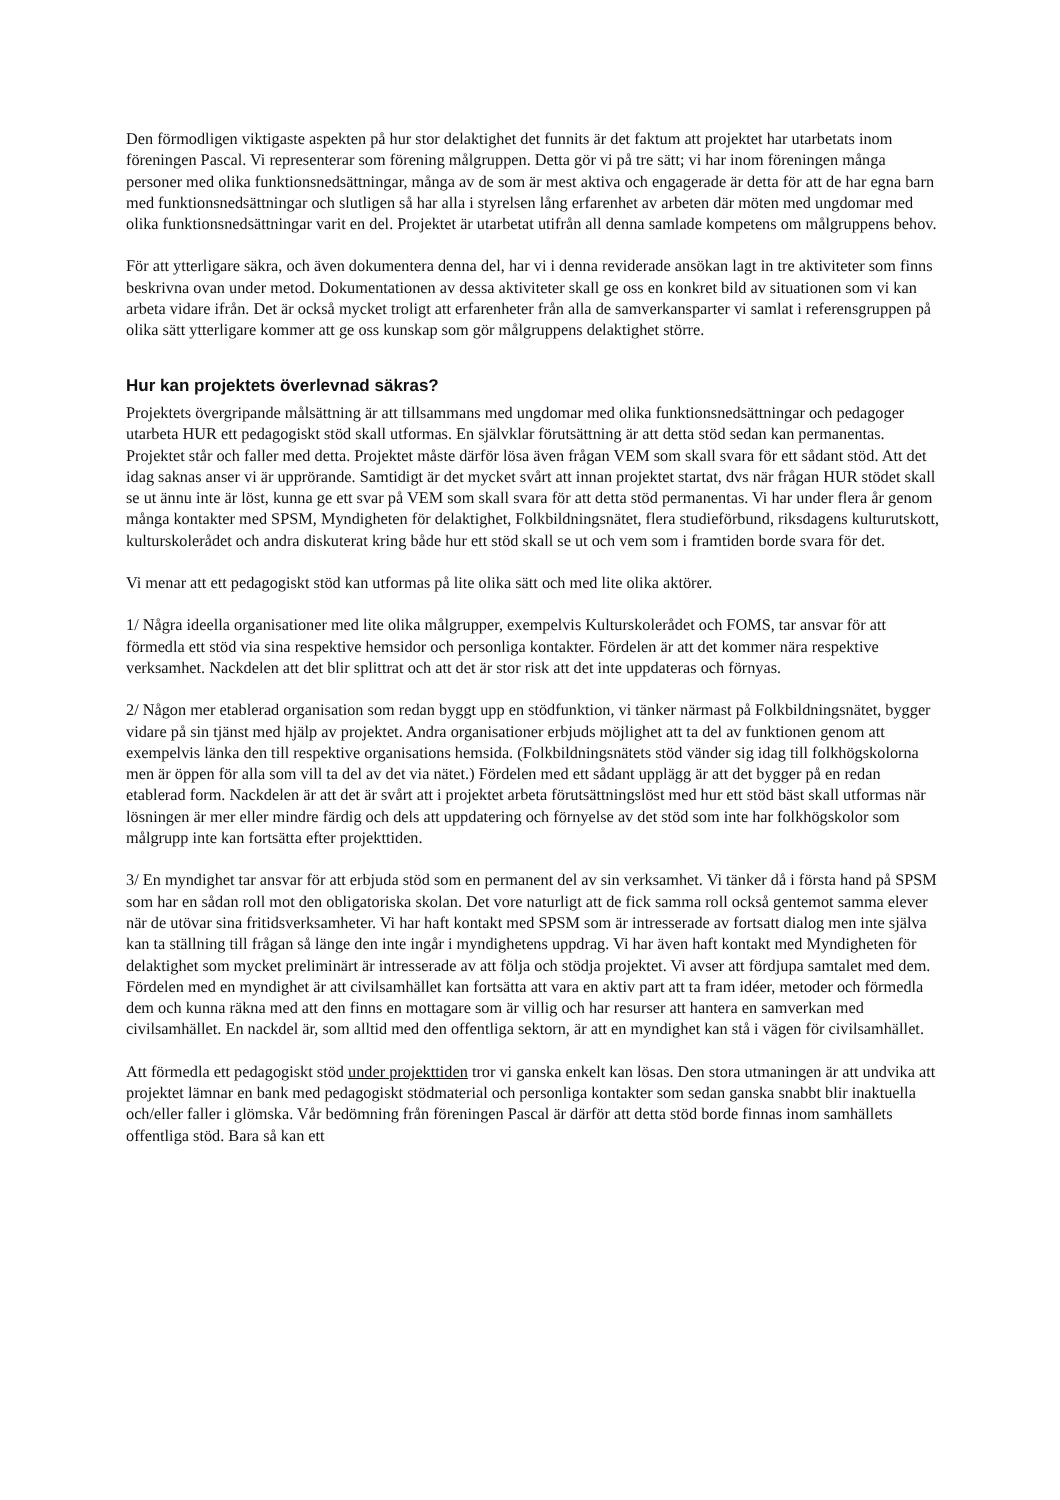Den förmodligen viktigaste aspekten på hur stor delaktighet det funnits är det faktum att projektet har utarbetats inom föreningen Pascal. Vi representerar som förening målgruppen. Detta gör vi på tre sätt; vi har inom föreningen många personer med olika funktionsnedsättningar, många av de som är mest aktiva och engagerade är detta för att de har egna barn med funktionsnedsättningar och slutligen så har alla i styrelsen lång erfarenhet av arbeten där möten med ungdomar med olika funktionsnedsättningar varit en del. Projektet är utarbetat utifrån all denna samlade kompetens om målgruppens behov.
För att ytterligare säkra, och även dokumentera denna del, har vi i denna reviderade ansökan lagt in tre aktiviteter som finns beskrivna ovan under metod. Dokumentationen av dessa aktiviteter skall ge oss en konkret bild av situationen som vi kan arbeta vidare ifrån. Det är också mycket troligt att erfarenheter från alla de samverkansparter vi samlat i referensgruppen på olika sätt ytterligare kommer att ge oss kunskap som gör målgruppens delaktighet större.
Hur kan projektets överlevnad säkras?
Projektets övergripande målsättning är att tillsammans med ungdomar med olika funktionsnedsättningar och pedagoger utarbeta HUR ett pedagogiskt stöd skall utformas. En självklar förutsättning är att detta stöd sedan kan permanentas. Projektet står och faller med detta. Projektet måste därför lösa även frågan VEM som skall svara för ett sådant stöd. Att det idag saknas anser vi är upprörande. Samtidigt är det mycket svårt att innan projektet startat, dvs när frågan HUR stödet skall se ut ännu inte är löst, kunna ge ett svar på VEM som skall svara för att detta stöd permanentas. Vi har under flera år genom många kontakter med SPSM, Myndigheten för delaktighet, Folkbildningsnätet, flera studieförbund, riksdagens kulturutskott, kulturskolerådet och andra diskuterat kring både hur ett stöd skall se ut och vem som i framtiden borde svara för det.
Vi menar att ett pedagogiskt stöd kan utformas på lite olika sätt och med lite olika aktörer.
1/ Några ideella organisationer med lite olika målgrupper, exempelvis Kulturskolerådet och FOMS, tar ansvar för att förmedla ett stöd via sina respektive hemsidor och personliga kontakter. Fördelen är att det kommer nära respektive verksamhet. Nackdelen att det blir splittrat och att det är stor risk att det inte uppdateras och förnyas.
2/ Någon mer etablerad organisation som redan byggt upp en stödfunktion, vi tänker närmast på Folkbildningsnätet, bygger vidare på sin tjänst med hjälp av projektet. Andra organisationer erbjuds möjlighet att ta del av funktionen genom att exempelvis länka den till respektive organisations hemsida. (Folkbildningsnätets stöd vänder sig idag till folkhögskolorna men är öppen för alla som vill ta del av det via nätet.) Fördelen med ett sådant upplägg är att det bygger på en redan etablerad form. Nackdelen är att det är svårt att i projektet arbeta förutsättningslöst med hur ett stöd bäst skall utformas när lösningen är mer eller mindre färdig och dels att uppdatering och förnyelse av det stöd som inte har folkhögskolor som målgrupp inte kan fortsätta efter projekttiden.
3/ En myndighet tar ansvar för att erbjuda stöd som en permanent del av sin verksamhet. Vi tänker då i första hand på SPSM som har en sådan roll mot den obligatoriska skolan. Det vore naturligt att de fick samma roll också gentemot samma elever när de utövar sina fritidsverksamheter. Vi har haft kontakt med SPSM som är intresserade av fortsatt dialog men inte själva kan ta ställning till frågan så länge den inte ingår i myndighetens uppdrag. Vi har även haft kontakt med Myndigheten för delaktighet som mycket preliminärt är intresserade av att följa och stödja projektet. Vi avser att fördjupa samtalet med dem. Fördelen med en myndighet är att civilsamhället kan fortsätta att vara en aktiv part att ta fram idéer, metoder och förmedla dem och kunna räkna med att den finns en mottagare som är villig och har resurser att hantera en samverkan med civilsamhället. En nackdel är, som alltid med den offentliga sektorn, är att en myndighet kan stå i vägen för civilsamhället.
Att förmedla ett pedagogiskt stöd under projekttiden tror vi ganska enkelt kan lösas. Den stora utmaningen är att undvika att projektet lämnar en bank med pedagogiskt stödmaterial och personliga kontakter som sedan ganska snabbt blir inaktuella och/eller faller i glömska. Vår bedömning från föreningen Pascal är därför att detta stöd borde finnas inom samhällets offentliga stöd. Bara så kan ett